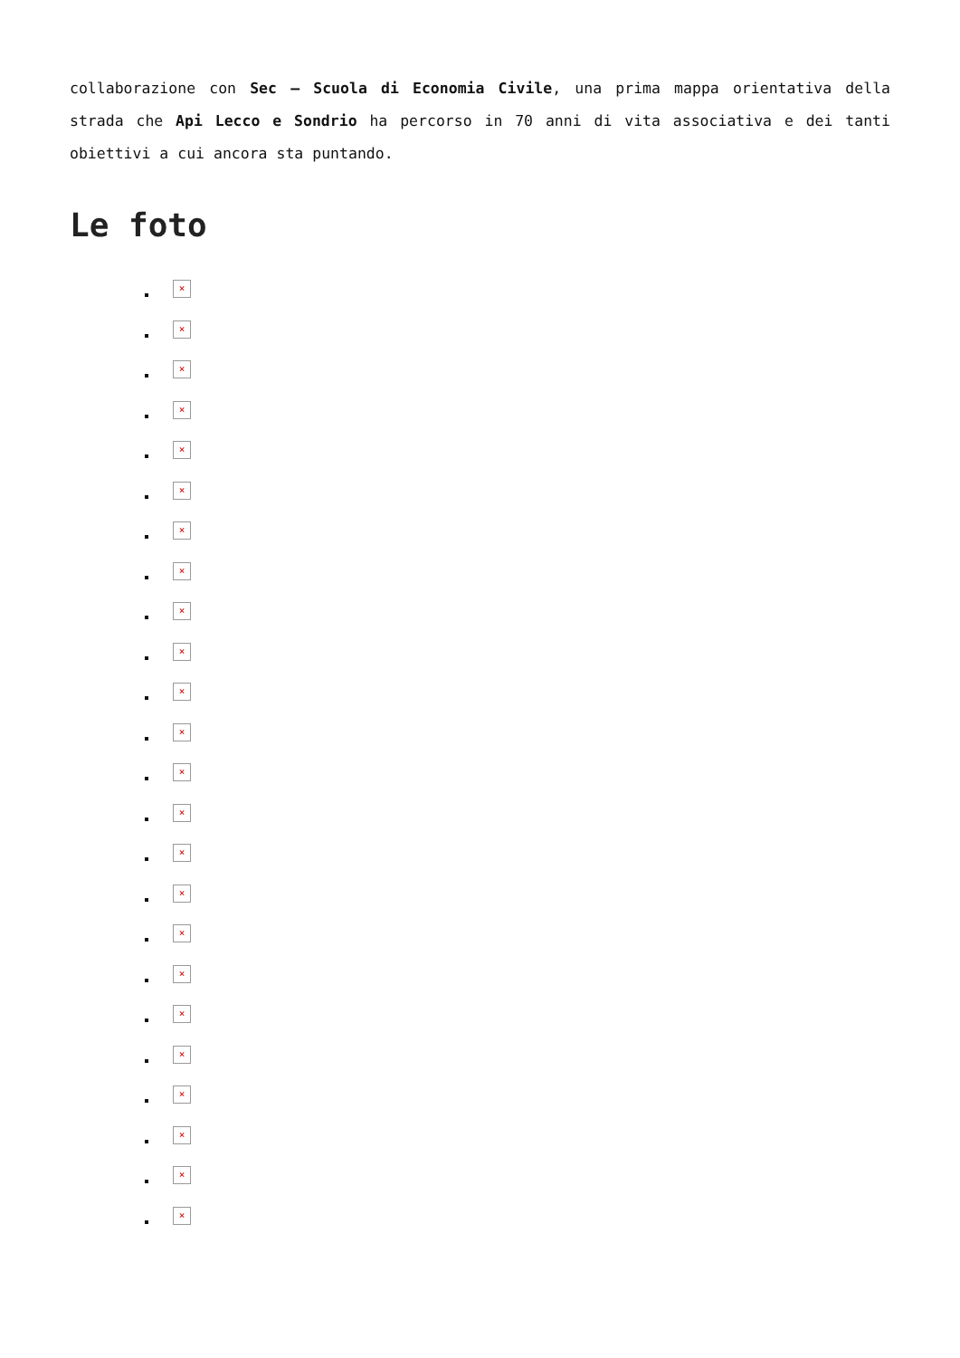collaborazione con Sec – Scuola di Economia Civile, una prima mappa orientativa della strada che Api Lecco e Sondrio ha percorso in 70 anni di vita associativa e dei tanti obiettivi a cui ancora sta puntando.
Le foto
×
×
×
×
×
×
×
×
×
×
×
×
×
×
×
×
×
×
×
×
×
×
×
×